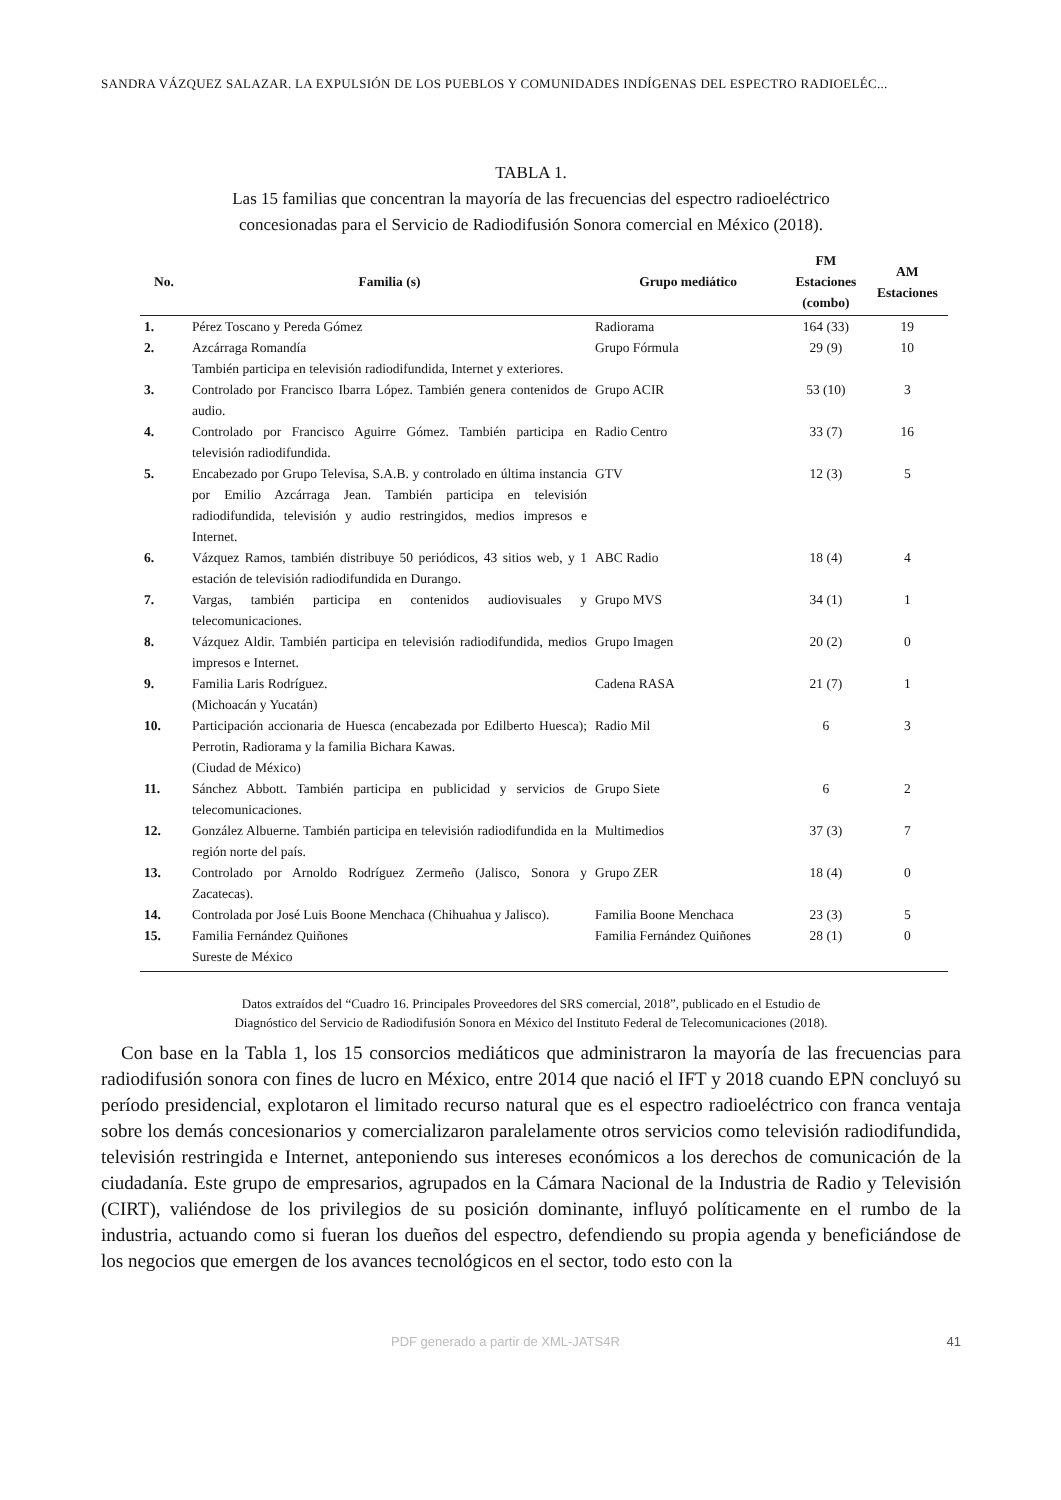SANDRA VÁZQUEZ SALAZAR. LA EXPULSIÓN DE LOS PUEBLOS Y COMUNIDADES INDÍGENAS DEL ESPECTRO RADIOELÉC...
TABLA 1.
Las 15 familias que concentran la mayoría de las frecuencias del espectro radioeléctrico
concesionadas para el Servicio de Radiodifusión Sonora comercial en México (2018).
| No. | Familia (s) | Grupo mediático | FM Estaciones (combo) | AM Estaciones |
| --- | --- | --- | --- | --- |
| 1. | Pérez Toscano y Pereda Gómez | Radiorama | 164 (33) | 19 |
| 2. | Azcárraga Romandía También participa en televisión radiodifundida, Internet y exteriores. | Grupo Fórmula | 29 (9) | 10 |
| 3. | Controlado por Francisco Ibarra López. También genera contenidos de audio. | Grupo ACIR | 53 (10) | 3 |
| 4. | Controlado por Francisco Aguirre Gómez. También participa en televisión radiodifundida. | Radio Centro | 33 (7) | 16 |
| 5. | Encabezado por Grupo Televisa, S.A.B. y controlado en última instancia por Emilio Azcárraga Jean. También participa en televisión radiodifundida, televisión y audio restringidos, medios impresos e Internet. | GTV | 12 (3) | 5 |
| 6. | Vázquez Ramos, también distribuye 50 periódicos, 43 sitios web, y 1 estación de televisión radiodifundida en Durango. | ABC Radio | 18 (4) | 4 |
| 7. | Vargas, también participa en contenidos audiovisuales y telecomunicaciones. | Grupo MVS | 34 (1) | 1 |
| 8. | Vázquez Aldir. También participa en televisión radiodifundida, medios impresos e Internet. | Grupo Imagen | 20 (2) | 0 |
| 9. | Familia Laris Rodríguez. (Michoacán y Yucatán) | Cadena RASA | 21 (7) | 1 |
| 10. | Participación accionaria de Huesca (encabezada por Edilberto Huesca); Perrotin, Radiorama y la familia Bichara Kawas. (Ciudad de México) | Radio Mil | 6 | 3 |
| 11. | Sánchez Abbott. También participa en publicidad y servicios de telecomunicaciones. | Grupo Siete | 6 | 2 |
| 12. | González Albuerne. También participa en televisión radiodifundida en la región norte del país. | Multimedios | 37 (3) | 7 |
| 13. | Controlado por Arnoldo Rodríguez Zermeño (Jalisco, Sonora y Zacatecas). | Grupo ZER | 18 (4) | 0 |
| 14. | Controlada por José Luis Boone Menchaca (Chihuahua y Jalisco). | Familia Boone Menchaca | 23 (3) | 5 |
| 15. | Familia Fernández Quiñones Sureste de México | Familia Fernández Quiñones | 28 (1) | 0 |
Datos extraídos del “Cuadro 16. Principales Proveedores del SRS comercial, 2018”, publicado en el Estudio de
Diagnóstico del Servicio de Radiodifusión Sonora en México del Instituto Federal de Telecomunicaciones (2018).
Con base en la Tabla 1, los 15 consorcios mediáticos que administraron la mayoría de las frecuencias para radiodifusión sonora con fines de lucro en México, entre 2014 que nació el IFT y 2018 cuando EPN concluyó su período presidencial, explotaron el limitado recurso natural que es el espectro radioeléctrico con franca ventaja sobre los demás concesionarios y comercializaron paralelamente otros servicios como televisión radiodifundida, televisión restringida e Internet, anteponiendo sus intereses económicos a los derechos de comunicación de la ciudadanía. Este grupo de empresarios, agrupados en la Cámara Nacional de la Industria de Radio y Televisión (CIRT), valiéndose de los privilegios de su posición dominante, influyó políticamente en el rumbo de la industria, actuando como si fueran los dueños del espectro, defendiendo su propia agenda y beneficiándose de los negocios que emergen de los avances tecnológicos en el sector, todo esto con la
PDF generado a partir de XML-JATS4R 41